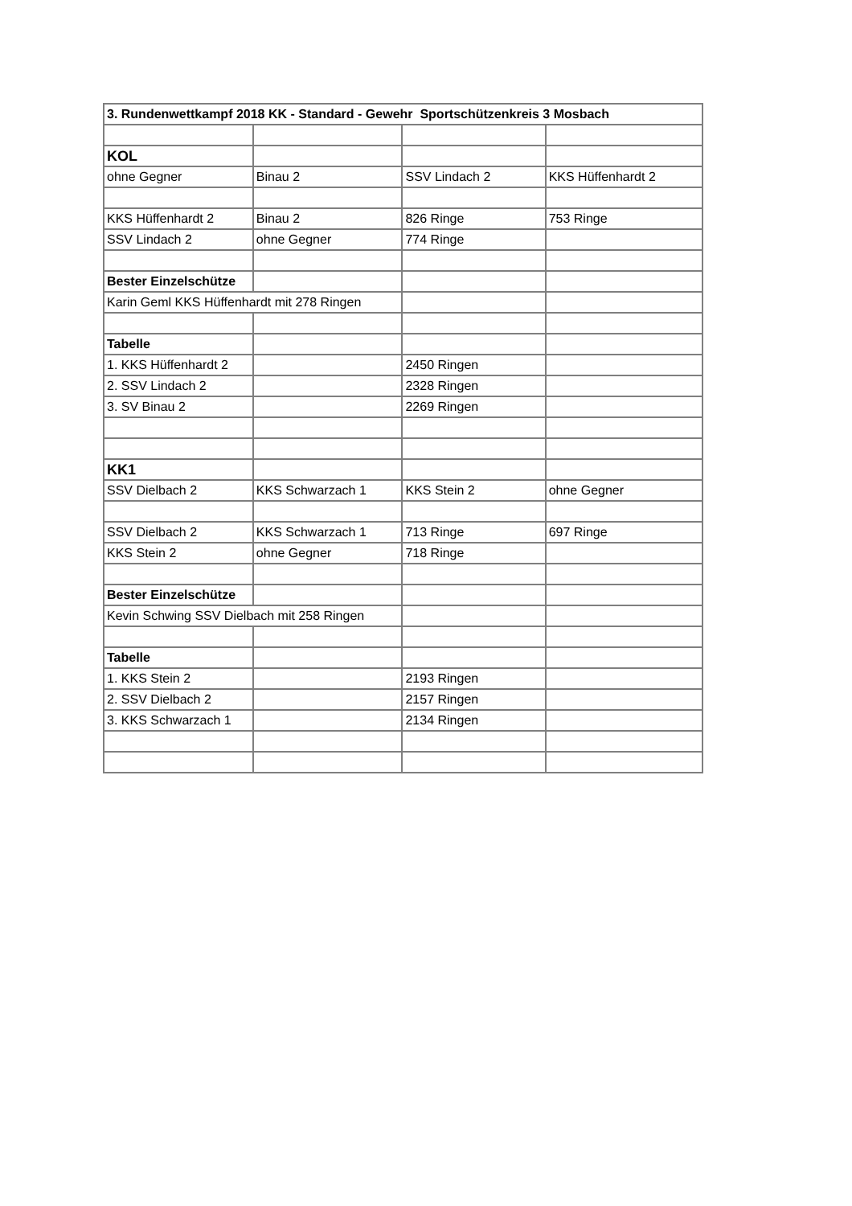| 3. Rundenwettkampf 2018 KK - Standard - Gewehr Sportschützenkreis 3 Mosbach | | | |
| KOL | | | |
| ohne Gegner | Binau 2 | SSV Lindach 2 | KKS Hüffenhardt 2 |
| KKS Hüffenhardt 2 | Binau 2 | 826 Ringe | 753 Ringe |
| SSV Lindach 2 | ohne Gegner | 774 Ringe | |
| Bester Einzelschütze | | | |
| Karin Geml KKS Hüffenhardt mit 278 Ringen | | | |
| Tabelle | | | |
| 1. KKS Hüffenhardt 2 | | 2450 Ringen | |
| 2. SSV Lindach 2 | | 2328 Ringen | |
| 3. SV Binau 2 | | 2269 Ringen | |
| KK1 | | | |
| SSV Dielbach 2 | KKS Schwarzach 1 | KKS Stein 2 | ohne Gegner |
| SSV Dielbach 2 | KKS Schwarzach 1 | 713 Ringe | 697 Ringe |
| KKS Stein 2 | ohne Gegner | 718 Ringe | |
| Bester Einzelschütze | | | |
| Kevin Schwing SSV Dielbach mit 258 Ringen | | | |
| Tabelle | | | |
| 1. KKS Stein 2 | | 2193 Ringen | |
| 2. SSV Dielbach 2 | | 2157 Ringen | |
| 3. KKS Schwarzach 1 | | 2134 Ringen | |